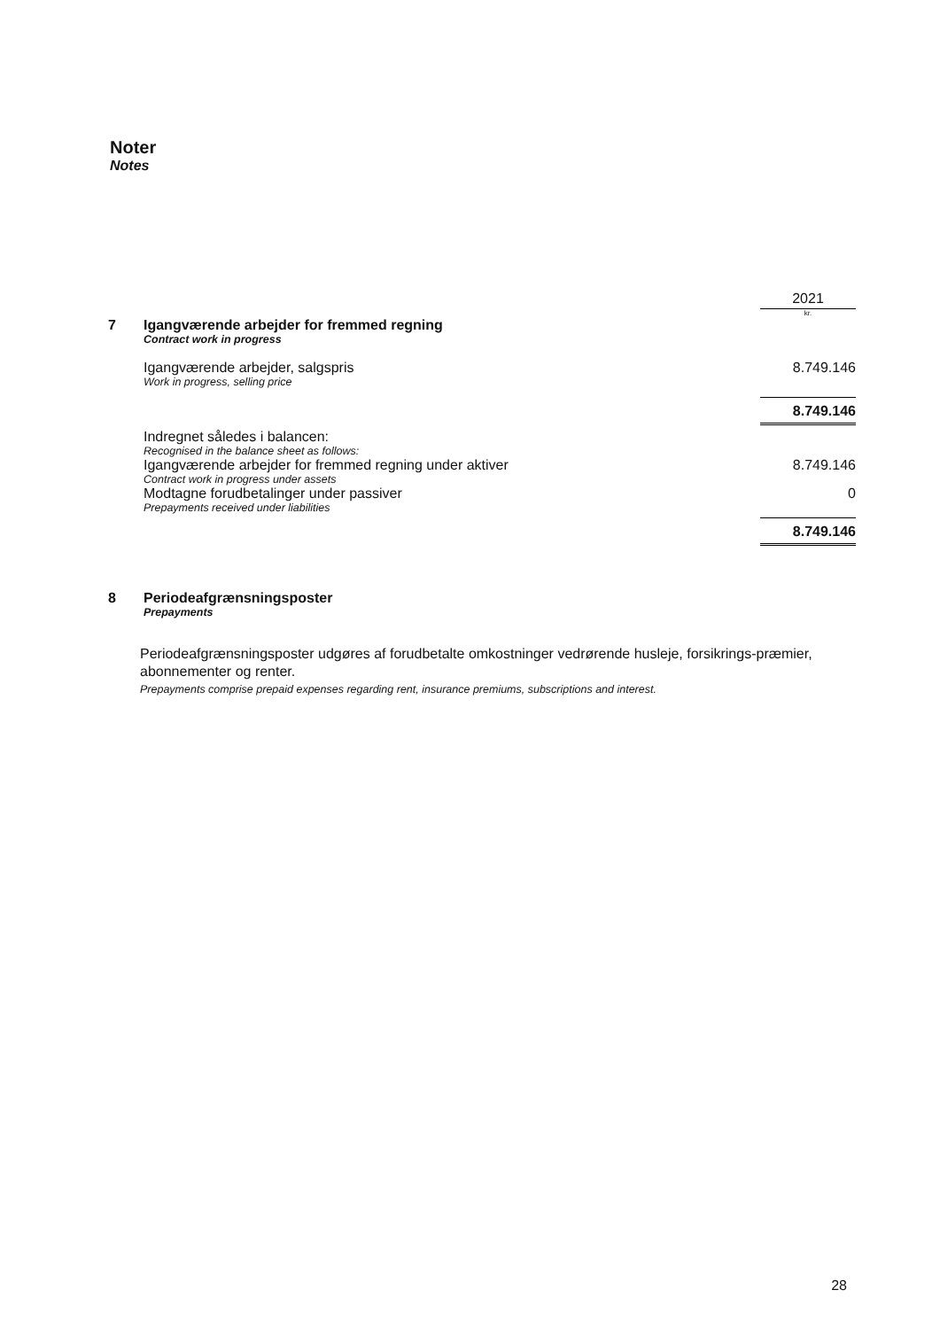Noter
Notes
| | | 2021 |
| | | kr. |
| 7 | Igangværende arbejder for fremmed regning Contract work in progress | |
| | Igangværende arbejder, salgspris Work in progress, selling price | 8.749.146 |
| | | 8.749.146 |
| | Indregnet således i balancen: Recognised in the balance sheet as follows: | |
| | Igangværende arbejder for fremmed regning under aktiver Contract work in progress under assets | 8.749.146 |
| | Modtagne forudbetalinger under passiver Prepayments received under liabilities | 0 |
| | | 8.749.146 |
| 8 | Periodeafgrænsningsposter Prepayments | |
Periodeafgrænsningsposter udgøres af forudbetalte omkostninger vedrørende husleje, forsikrings-præmier, abonnementer og renter.
Prepayments comprise prepaid expenses regarding rent, insurance premiums, subscriptions and interest.
28